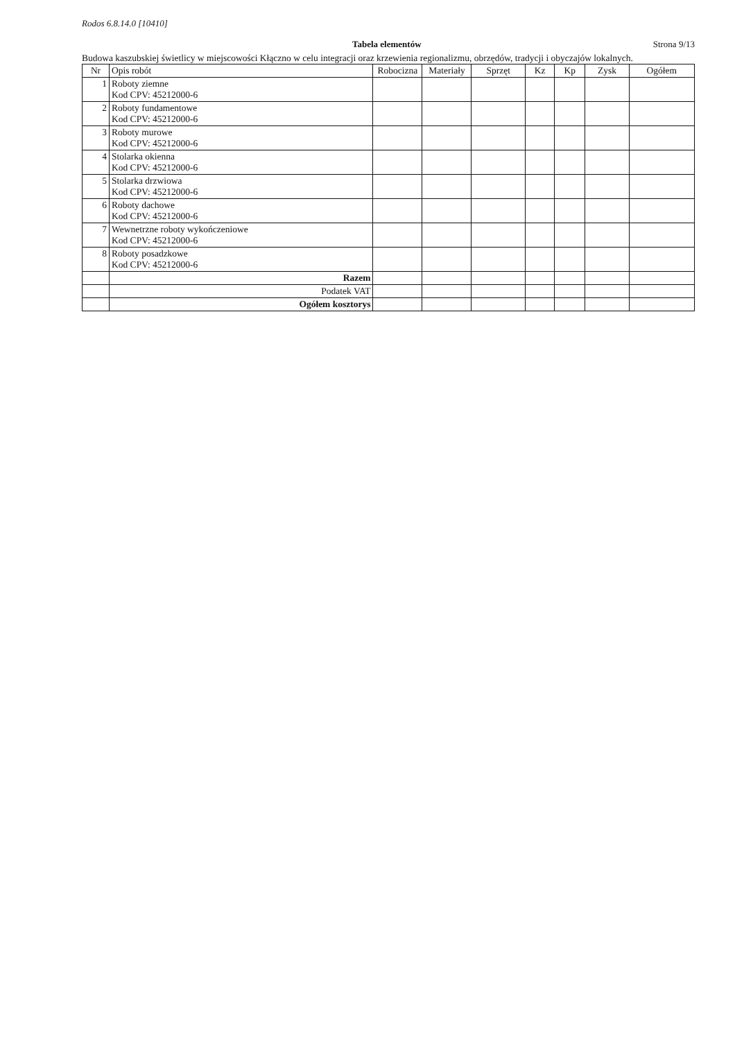Rodos 6.8.14.0 [10410]
Tabela elementów Strona 9/13
Budowa kaszubskiej świetlicy w miejscowości Kłączno w celu integracji oraz krzewienia regionalizmu, obrzędów, tradycji i obyczajów lokalnych.
| Nr | Opis robót | Robocizna | Materiały | Sprzęt | Kz | Kp | Zysk | Ogółem |
| --- | --- | --- | --- | --- | --- | --- | --- | --- |
| 1 | Roboty ziemne Kod CPV: 45212000-6 | | | | | | | |
| 2 | Roboty fundamentowe Kod CPV: 45212000-6 | | | | | | | |
| 3 | Roboty murowe Kod CPV: 45212000-6 | | | | | | | |
| 4 | Stolarka okienna Kod CPV: 45212000-6 | | | | | | | |
| 5 | Stolarka drzwiowa Kod CPV: 45212000-6 | | | | | | | |
| 6 | Roboty dachowe Kod CPV: 45212000-6 | | | | | | | |
| 7 | Wewnetrzne roboty wykończeniowe Kod CPV: 45212000-6 | | | | | | | |
| 8 | Roboty posadzkowe Kod CPV: 45212000-6 | | | | | | | |
| | Razem | | | | | | | |
| | Podatek VAT | | | | | | | |
| | Ogółem kosztorys | | | | | | | |